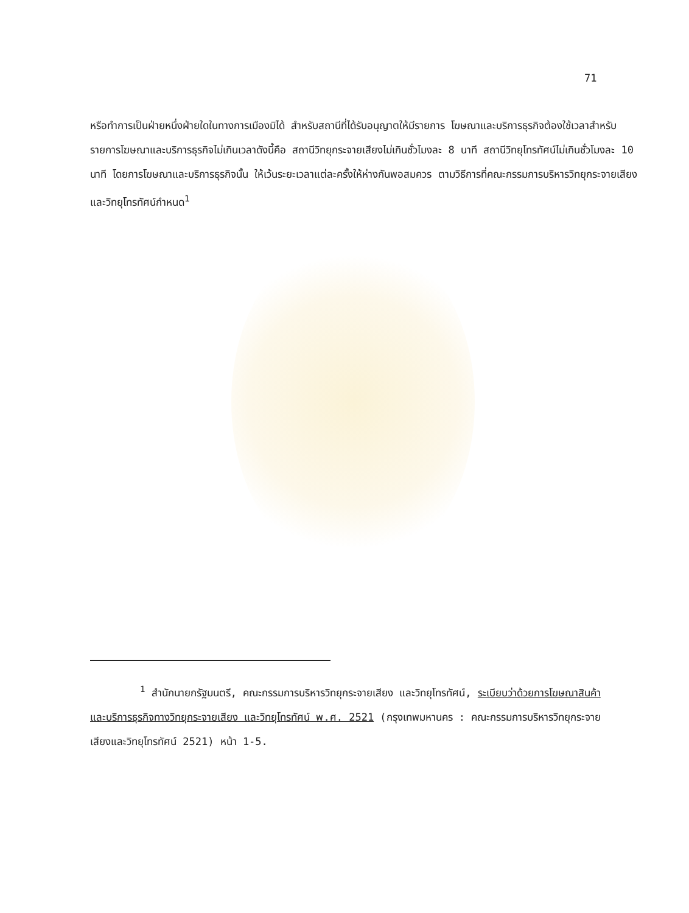71
หรือทำการเป็นฝ่ายหนึ่งฝ่ายใดในทางการเมืองมิได้ สำหรับสถานีที่ได้รับอนุญาตให้มีรายการ โฆษณาและบริการธุรกิจต้องใช้เวลาสำหรับรายการโฆษณาและบริการธุรกิจไม่เกินเวลาดังนี้คือ สถานีวิทยุกระจายเสียงไม่เกินชั่วโมงละ 8 นาที สถานีวิทยุโทรทัศน์ไม่เกินชั่วโมงละ 10 นาที โดยการโฆษณาและบริการธุรกิจนั้น ให้เว้นระยะเวลาแต่ละครั้งให้ห่างกันพอสมควร ตามวิธีการที่คณะกรรมการบริหารวิทยุกระจายเสียงและวิทยุโทรทัศน์กำหนด<sup>1</sup>
<sup>1</sup> สำนักนายกรัฐมนตรี, คณะกรรมการบริหารวิทยุกระจายเสียง และวิทยุโทรทัศน์, ระเบียบว่าด้วยการโฆษณาสินค้าและบริการธุรกิจทางวิทยุกระจายเสียง และวิทยุโทรทัศน์ พ.ศ. 2521 (กรุงเทพมหานคร : คณะกรรมการบริหารวิทยุกระจายเสียงและวิทยุโทรทัศน์ 2521) หน้า 1-5.